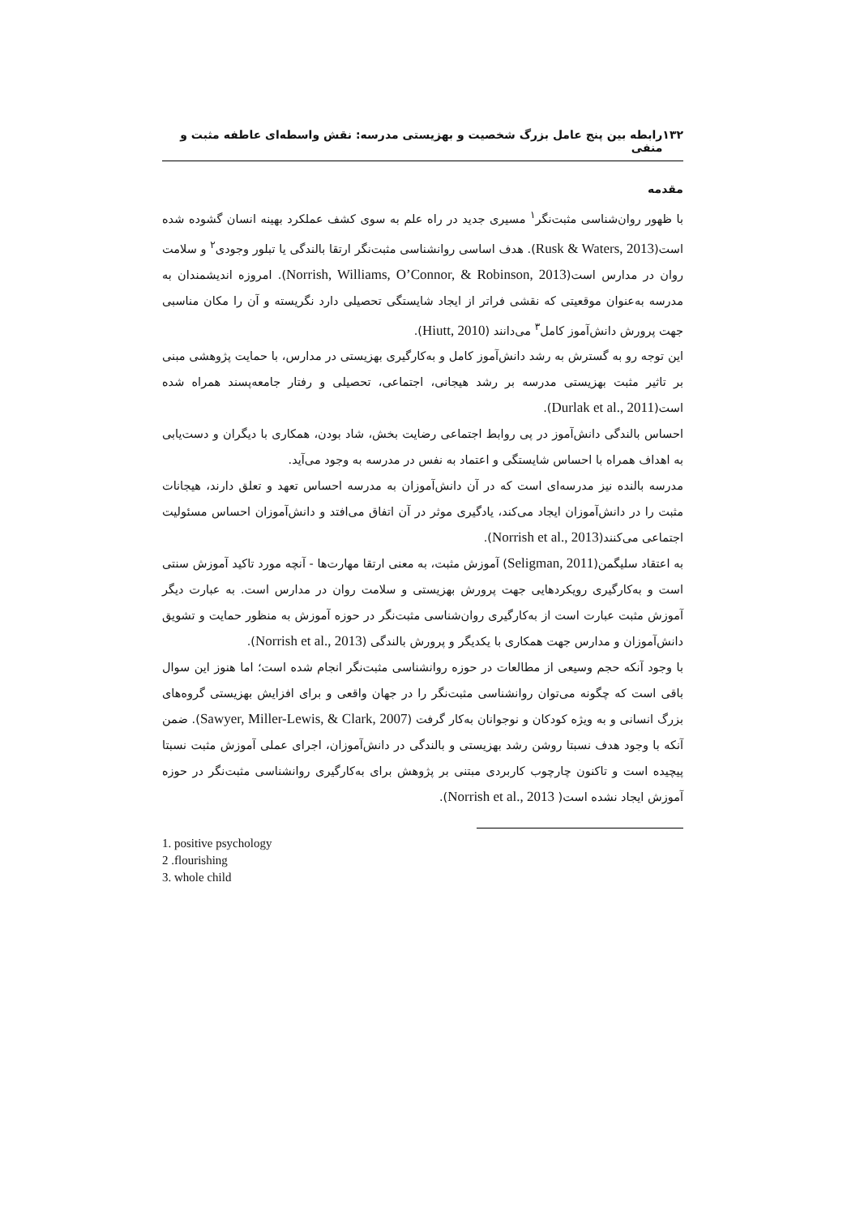۱۳۲ رابطه بین پنج عامل بزرگ شخصیت و بهزیستی مدرسه: نقش واسطه‌ای عاطفه مثبت و منفی
مقدمه
با ظهور روان‌شناسی مثبت‌نگر<sup>۱</sup> مسیری جدید در راه علم به سوی کشف عملکرد بهینه انسان گشوده شده است(Rusk & Waters, 2013). هدف اساسی روانشناسی مثبت‌نگر ارتقا بالندگی یا تبلور وجودی<sup>۲</sup> و سلامت روان در مدارس است(Norrish, Williams, O’Connor, & Robinson, 2013). امروزه اندیشمندان به مدرسه به‌عنوان موقعیتی که نقشی فراتر از ایجاد شایستگی تحصیلی دارد نگریسته و آن را مکان مناسبی جهت پرورش دانش‌آموز کامل<sup>۳</sup> می‌دانند (Hiutt, 2010).
این توجه رو به گسترش به رشد دانش‌آموز کامل و به‌کارگیری بهزیستی در مدارس، با حمایت پژوهشی مبنی بر تاثیر مثبت بهزیستی مدرسه بر رشد هیجانی، اجتماعی، تحصیلی و رفتار جامعه‌پسند همراه شده است(Durlak et al., 2011).
احساس بالندگی دانش‌آموز در پی روابط اجتماعی رضایت بخش، شاد بودن، همکاری با دیگران و دست‌یابی به اهداف همراه با احساس شایستگی و اعتماد به نفس در مدرسه به وجود می‌آید.
مدرسه بالنده نیز مدرسه‌ای است که در آن دانش‌آموزان به مدرسه احساس تعهد و تعلق دارند، هیجانات مثبت را در دانش‌آموزان ایجاد می‌کند، یادگیری موثر در آن اتفاق می‌افتد و دانش‌آموزان احساس مسئولیت اجتماعی می‌کنند(Norrish et al., 2013).
به اعتقاد سلیگمن(Seligman, 2011) آموزش مثبت، به معنی ارتقا مهارت‌ها - آنچه مورد تاکید آموزش سنتی است و به‌کارگیری رویکردهایی جهت پرورش بهزیستی و سلامت روان در مدارس است. به عبارت دیگر آموزش مثبت عبارت است از به‌کارگیری روان‌شناسی مثبت‌نگر در حوزه آموزش به منظور حمایت و تشویق دانش‌آموزان و مدارس جهت همکاری با یکدیگر و پرورش بالندگی (Norrish et al., 2013).
با وجود آنکه حجم وسیعی از مطالعات در حوزه روانشناسی مثبت‌نگر انجام شده است؛ اما هنوز این سوال باقی است که چگونه می‌توان روانشناسی مثبت‌نگر را در جهان واقعی و برای افزایش بهزیستی گروه‌های بزرگ انسانی و به ویژه کودکان و نوجوانان به‌کار گرفت (Sawyer, Miller-Lewis, & Clark, 2007). ضمن آنکه با وجود هدف نسبتا روشن رشد بهزیستی و بالندگی در دانش‌آموزان، اجرای عملی آموزش مثبت نسبتا پیچیده است و تاکنون چارچوب کاربردی مبتنی بر پژوهش برای به‌کارگیری روانشناسی مثبت‌نگر در حوزه آموزش ایجاد نشده است( Norrish et al., 2013).
1. positive psychology
2 .flourishing
3. whole child